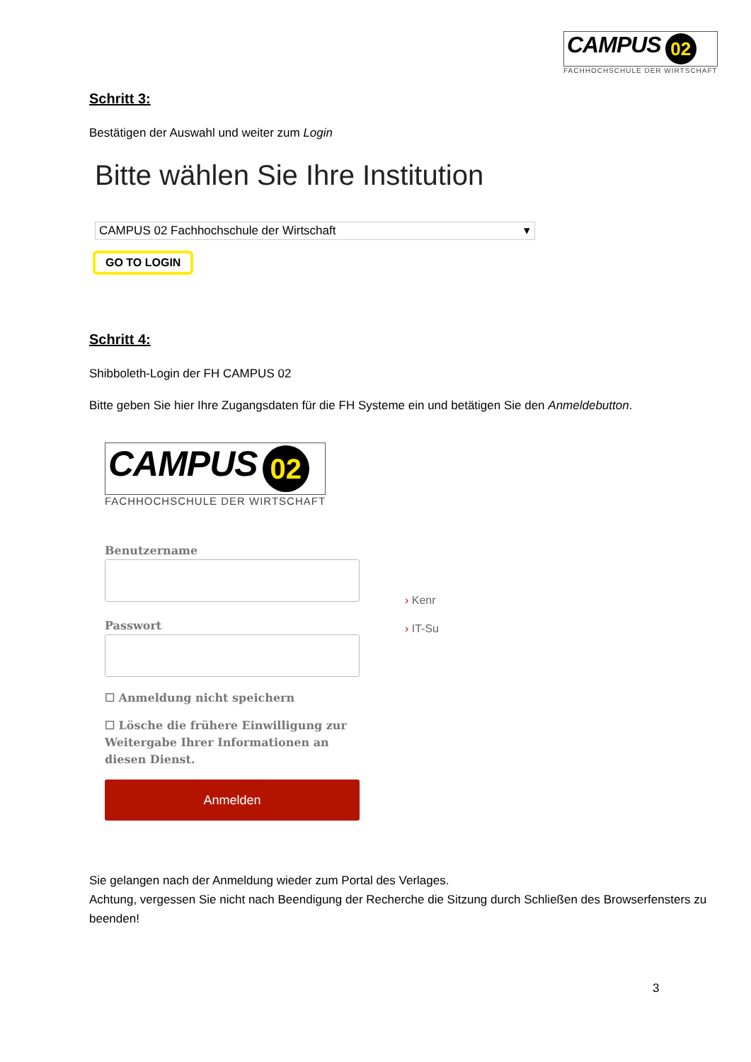CAMPUS 02
FACHHOCHSCHULE DER WIRTSCHAFT
Schritt 3:
Bestätigen der Auswahl und weiter zum Login
Bitte wählen Sie Ihre Institution
CAMPUS 02 Fachhochschule der Wirtschaft ▾
GO TO LOGIN
Schritt 4:
Shibboleth-Login der FH CAMPUS 02
Bitte geben Sie hier Ihre Zugangsdaten für die FH Systeme ein und betätigen Sie den Anmeldebutton.
CAMPUS 02
FACHHOCHSCHULE DER WIRTSCHAFT
Benutzername
Passwort
☐ Anmeldung nicht speichern
☐ Lösche die frühere Einwilligung zur Weitergabe Ihrer Informationen an diesen Dienst.
Anmelden
› Kenr
› IT-Su
Sie gelangen nach der Anmeldung wieder zum Portal des Verlages.
Achtung, vergessen Sie nicht nach Beendigung der Recherche die Sitzung durch Schließen des Browserfensters zu beenden!
3